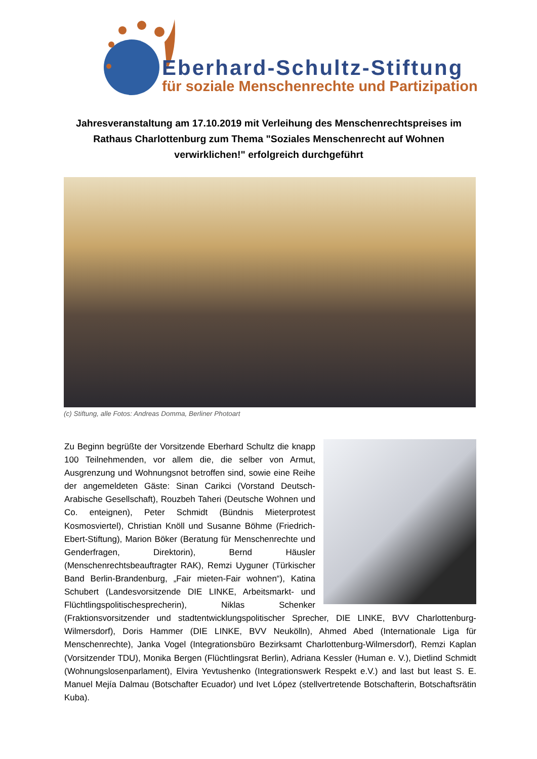Eberhard-Schultz-Stiftung
für soziale Menschenrechte und Partizipation
Jahresveranstaltung am 17.10.2019 mit Verleihung des Menschenrechtspreises im Rathaus Charlottenburg zum Thema "Soziales Menschenrecht auf Wohnen verwirklichen!" erfolgreich durchgeführt
(c) Stiftung, alle Fotos: Andreas Domma, Berliner Photoart
Zu Beginn begrüßte der Vorsitzende Eberhard Schultz die knapp 100 Teilnehmenden, vor allem die, die selber von Armut, Ausgrenzung und Wohnungsnot betroffen sind, sowie eine Reihe der angemeldeten Gäste: Sinan Carikci (Vorstand Deutsch-Arabische Gesellschaft), Rouzbeh Taheri (Deutsche Wohnen und Co. enteignen), Peter Schmidt (Bündnis Mieterprotest Kosmosviertel), Christian Knöll und Susanne Böhme (Friedrich-Ebert-Stiftung), Marion Böker (Beratung für Menschenrechte und Genderfragen, Direktorin), Bernd Häusler (Menschenrechtsbeauftragter RAK), Remzi Uyguner (Türkischer Band Berlin-Brandenburg, „Fair mieten-Fair wohnen“), Katina Schubert (Landesvorsitzende DIE LINKE, Arbeitsmarkt- und Flüchtlingspolitischesprecherin), Niklas Schenker (Fraktionsvorsitzender und stadtentwicklungspolitischer Sprecher, DIE LINKE, BVV Charlottenburg-Wilmersdorf), Doris Hammer (DIE LINKE, BVV Neukölln), Ahmed Abed (Internationale Liga für Menschenrechte), Janka Vogel (Integrationsbüro Bezirksamt Charlottenburg-Wilmersdorf), Remzi Kaplan (Vorsitzender TDU), Monika Bergen (Flüchtlingsrat Berlin), Adriana Kessler (Human e. V.), Dietlind Schmidt (Wohnungslosenparlament), Elvira Yevtushenko (Integrationswerk Respekt e.V.) and last but least S. E. Manuel Mejía Dalmau (Botschafter Ecuador) und Ivet López (stellvertretende Botschafterin, Botschaftsrätin Kuba).